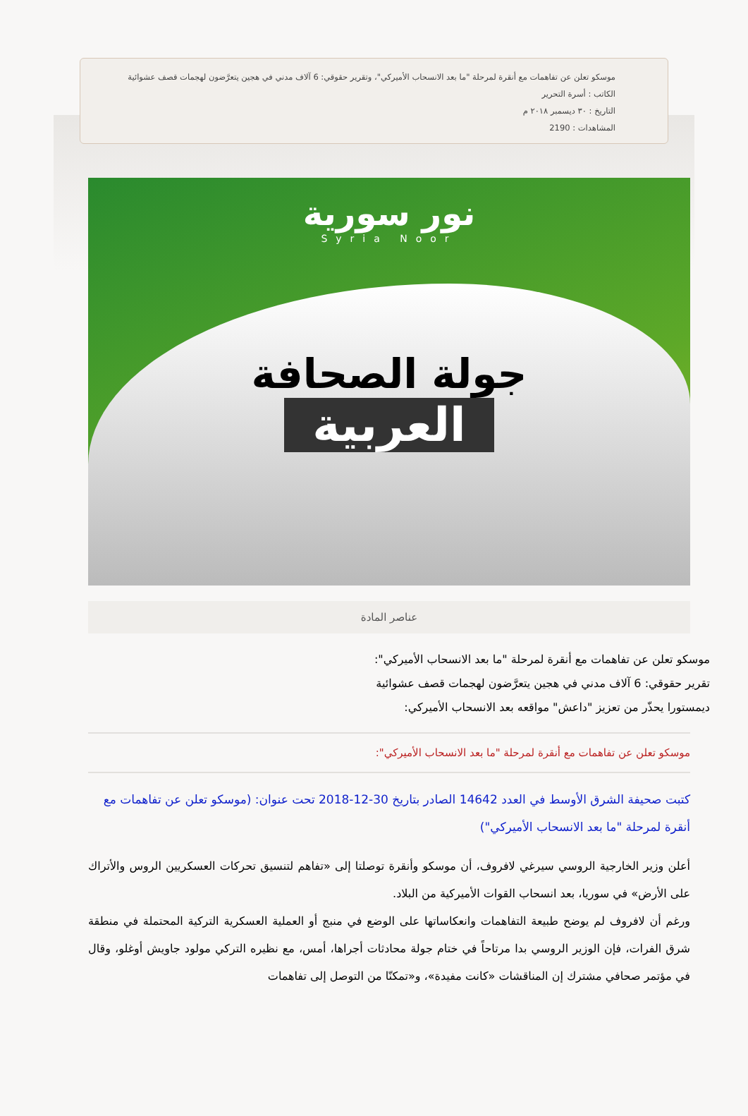موسكو تعلن عن تفاهمات مع أنقرة لمرحلة "ما بعد الانسحاب الأميركي"، وتقرير حقوقي: 6 آلاف مدني في هجين يتعرَّضون لهجمات قصف عشوائية
الكاتب : أسرة التحرير
التاريخ : ٣٠ ديسمبر ٢٠١٨ م
المشاهدات : 2190
نور سورية
Syria Noor
جولة الصحافة
العربية
عناصر المادة
موسكو تعلن عن تفاهمات مع أنقرة لمرحلة "ما بعد الانسحاب الأميركي":
تقرير حقوقي: 6 آلاف مدني في هجين يتعرَّضون لهجمات قصف عشوائية
ديمستورا يحذّر من تعزيز "داعش" مواقعه بعد الانسحاب الأميركي:
موسكو تعلن عن تفاهمات مع أنقرة لمرحلة "ما بعد الانسحاب الأميركي":
كتبت صحيفة الشرق الأوسط في العدد 14642 الصادر بتاريخ 30-12-2018 تحت عنوان: (موسكو تعلن عن تفاهمات مع أنقرة لمرحلة "ما بعد الانسحاب الأميركي")
أعلن وزير الخارجية الروسي سيرغي لافروف، أن موسكو وأنقرة توصلتا إلى «تفاهم لتنسيق تحركات العسكريين الروس والأتراك على الأرض» في سوريا، بعد انسحاب القوات الأميركية من البلاد.
ورغم أن لافروف لم يوضح طبيعة التفاهمات وانعكاساتها على الوضع في منبج أو العملية العسكرية التركية المحتملة في منطقة شرق الفرات، فإن الوزير الروسي بدا مرتاحاً في ختام جولة محادثات أجراها، أمس، مع نظيره التركي مولود جاويش أوغلو، وقال في مؤتمر صحافي مشترك إن المناقشات «كانت مفيدة»، و«تمكنّا من التوصل إلى تفاهمات